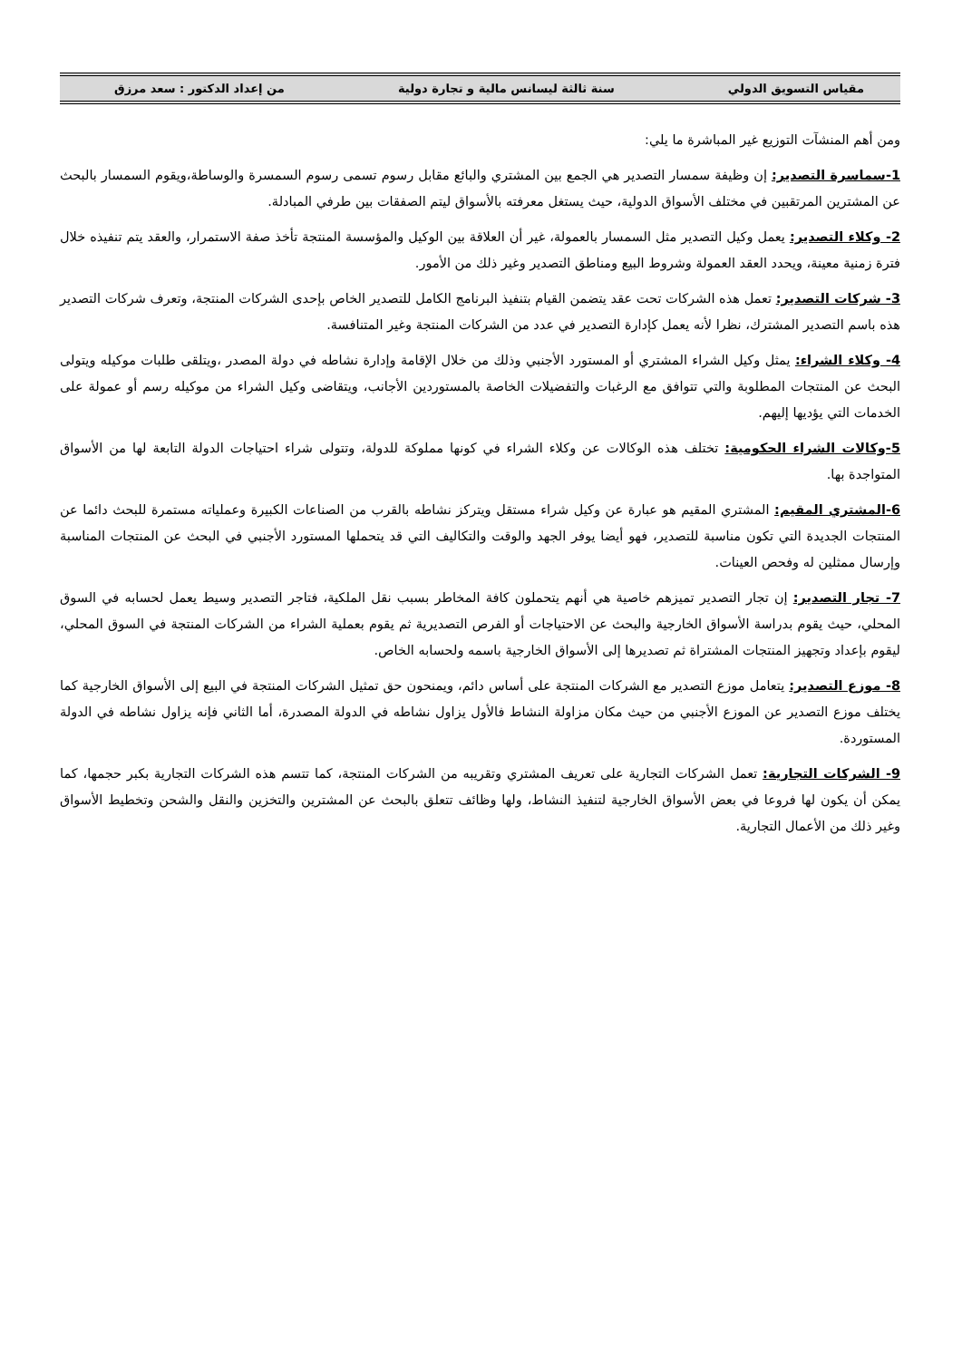مقياس التسويق الدولي سنة ثالثة ليسانس مالية و تجارة دولية من إعداد الدكتور : سعد مرزق
ومن أهم المنشآت التوزيع غير المباشرة ما يلي:
1-سماسرة التصدير: إن وظيفة سمسار التصدير هي الجمع بين المشتري والبائع مقابل رسوم تسمى رسوم السمسرة والوساطة،ويقوم السمسار بالبحث عن المشترين المرتقبين في مختلف الأسواق الدولية، حيث يستغل معرفته بالأسواق ليتم الصفقات بين طرفي المبادلة.
2- وكلاء التصدير: يعمل وكيل التصدير مثل السمسار بالعمولة، غير أن العلاقة بين الوكيل والمؤسسة المنتجة تأخذ صفة الاستمرار، والعقد يتم تنفيذه خلال فترة زمنية معينة، ويحدد العقد العمولة وشروط البيع ومناطق التصدير وغير ذلك من الأمور.
3- شركات التصدير: تعمل هذه الشركات تحت عقد يتضمن القيام بتنفيذ البرنامج الكامل للتصدير الخاص بإحدى الشركات المنتجة، وتعرف شركات التصدير هذه باسم التصدير المشترك، نظرا لأنه يعمل كإدارة التصدير في عدد من الشركات المنتجة وغير المتنافسة.
4- وكلاء الشراء: يمثل وكيل الشراء المشتري أو المستورد الأجنبي وذلك من خلال الإقامة وإدارة نشاطه في دولة المصدر ،ويتلقى طلبات موكيله ويتولى البحث عن المنتجات المطلوبة والتي تتوافق مع الرغبات والتفضيلات الخاصة بالمستوردين الأجانب، ويتقاضى وكيل الشراء من موكيله رسم أو عمولة على الخدمات التي يؤديها إليهم.
5-وكالات الشراء الحكومية: تختلف هذه الوكالات عن وكلاء الشراء في كونها مملوكة للدولة، وتتولى شراء احتياجات الدولة التابعة لها من الأسواق المتواجدة بها.
6-المشتري المقيم: المشتري المقيم هو عبارة عن وكيل شراء مستقل ويتركز نشاطه بالقرب من الصناعات الكبيرة وعملياته مستمرة للبحث دائما عن المنتجات الجديدة التي تكون مناسبة للتصدير، فهو أيضا يوفر الجهد والوقت والتكاليف التي قد يتحملها المستورد الأجنبي في البحث عن المنتجات المناسبة وإرسال ممثلين له وفحص العينات.
7- تجار التصدير: إن تجار التصدير تميزهم خاصية هي أنهم يتحملون كافة المخاطر بسبب نقل الملكية، فتاجر التصدير وسيط يعمل لحسابه في السوق المحلي، حيث يقوم بدراسة الأسواق الخارجية والبحث عن الاحتياجات أو الفرص التصديرية ثم يقوم بعملية الشراء من الشركات المنتجة في السوق المحلي، ليقوم بإعداد وتجهيز المنتجات المشتراة ثم تصديرها إلى الأسواق الخارجية باسمه ولحسابه الخاص.
8- موزع التصدير: يتعامل موزع التصدير مع الشركات المنتجة على أساس دائم، ويمنحون حق تمثيل الشركات المنتجة في البيع إلى الأسواق الخارجية كما يختلف موزع التصدير عن الموزع الأجنبي من حيث مكان مزاولة النشاط فالأول يزاول نشاطه في الدولة المصدرة، أما الثاني فإنه يزاول نشاطه في الدولة المستوردة.
9- الشركات التجارية: تعمل الشركات التجارية على تعريف المشتري وتقريبه من الشركات المنتجة، كما تتسم هذه الشركات التجارية بكبر حجمها، كما يمكن أن يكون لها فروعا في بعض الأسواق الخارجية لتنفيذ النشاط، ولها وظائف تتعلق بالبحث عن المشترين والتخزين والنقل والشحن وتخطيط الأسواق وغير ذلك من الأعمال التجارية.